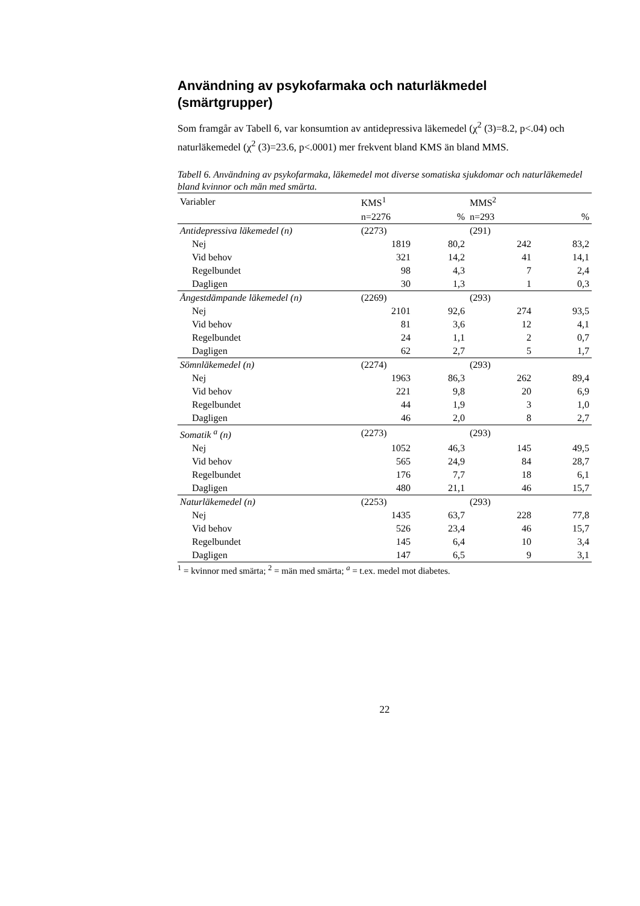Användning av psykofarmaka och naturläkmedel
(smärtgrupper)
Som framgår av Tabell 6, var konsumtion av antidepressiva läkemedel (χ<sup>2</sup> (3)=8.2, p<.04) och naturläkemedel (χ<sup>2</sup> (3)=23.6, p<.0001) mer frekvent bland KMS än bland MMS.
Tabell 6. Användning av psykofarmaka, läkemedel mot diverse somatiska sjukdomar och naturläkemedel bland kvinnor och män med smärta.
| Variabler | KMS<sup>1</sup> | | MMS<sup>2</sup> | |
| --- | --- | --- | --- | --- |
| | n=2276 | % | n=293 | % |
| Antidepressiva läkemedel (n) | (2273) | | (291) | |
| Nej | 1819 | 80,2 | 242 | 83,2 |
| Vid behov | 321 | 14,2 | 41 | 14,1 |
| Regelbundet | 98 | 4,3 | 7 | 2,4 |
| Dagligen | 30 | 1,3 | 1 | 0,3 |
| Ångestdämpande läkemedel (n) | (2269) | | (293) | |
| Nej | 2101 | 92,6 | 274 | 93,5 |
| Vid behov | 81 | 3,6 | 12 | 4,1 |
| Regelbundet | 24 | 1,1 | 2 | 0,7 |
| Dagligen | 62 | 2,7 | 5 | 1,7 |
| Sömnläkemedel (n) | (2274) | | (293) | |
| Nej | 1963 | 86,3 | 262 | 89,4 |
| Vid behov | 221 | 9,8 | 20 | 6,9 |
| Regelbundet | 44 | 1,9 | 3 | 1,0 |
| Dagligen | 46 | 2,0 | 8 | 2,7 |
| Somatik <sup>a</sup> (n) | (2273) | | (293) | |
| Nej | 1052 | 46,3 | 145 | 49,5 |
| Vid behov | 565 | 24,9 | 84 | 28,7 |
| Regelbundet | 176 | 7,7 | 18 | 6,1 |
| Dagligen | 480 | 21,1 | 46 | 15,7 |
| Naturläkemedel (n) | (2253) | | (293) | |
| Nej | 1435 | 63,7 | 228 | 77,8 |
| Vid behov | 526 | 23,4 | 46 | 15,7 |
| Regelbundet | 145 | 6,4 | 10 | 3,4 |
| Dagligen | 147 | 6,5 | 9 | 3,1 |
<sup>1</sup> = kvinnor med smärta; <sup>2</sup> = män med smärta; <sup>a</sup> = t.ex. medel mot diabetes.
22